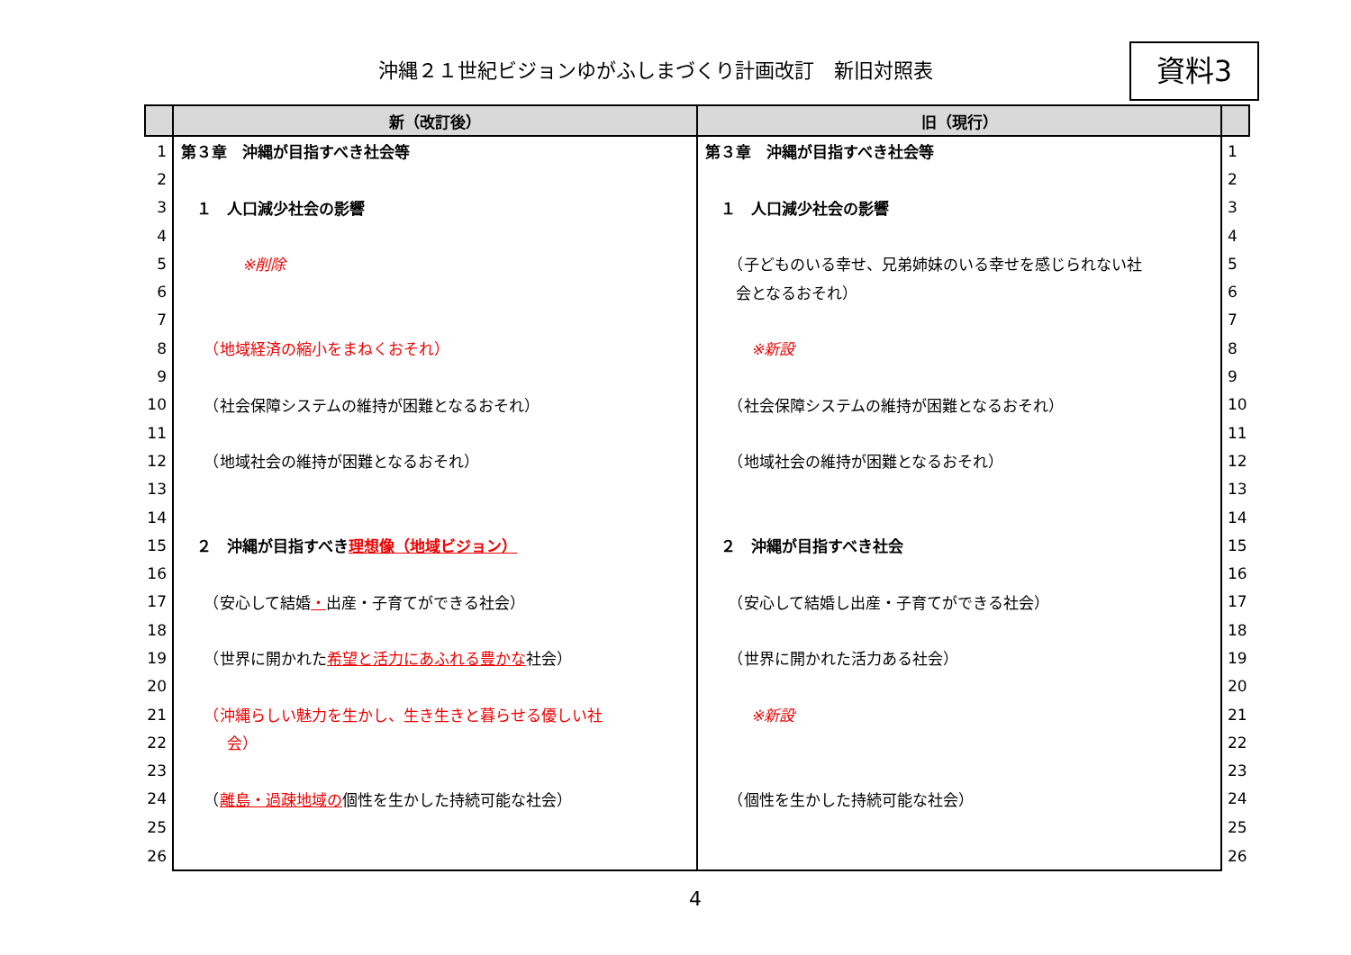沖縄２１世紀ビジョンゆがふしまづくり計画改訂　新旧対照表
資料3
| | 新（改訂後） | 旧（現行） | |
| --- | --- | --- | --- |
| 1 | 第３章 沖縄が目指すべき社会等 | 第３章 沖縄が目指すべき社会等 | 1 |
| 2 | | | 2 |
| 3 | １ 人口減少社会の影響 | １ 人口減少社会の影響 | 3 |
| 4 | | | 4 |
| 5 | ※削除 | （子どものいる幸せ、兄弟姉妹のいる幸せを感じられない社 | 5 |
| 6 | | 会となるおそれ） | 6 |
| 7 | | | 7 |
| 8 | （地域経済の縮小をまねくおそれ） | ※新設 | 8 |
| 9 | | | 9 |
| 10 | （社会保障システムの維持が困難となるおそれ） | （社会保障システムの維持が困難となるおそれ） | 10 |
| 11 | | | 11 |
| 12 | （地域社会の維持が困難となるおそれ） | （地域社会の維持が困難となるおそれ） | 12 |
| 13 | | | 13 |
| 14 | | | 14 |
| 15 | ２ 沖縄が目指すべき 理想像（地域ビジョン） | ２ 沖縄が目指すべき社会 | 15 |
| 16 | | | 16 |
| 17 | （安心して結婚 ・ 出産・子育てができる社会） | （安心して結婚し出産・子育てができる社会） | 17 |
| 18 | | | 18 |
| 19 | （世界に開かれた 希望と活力にあふれる豊かな 社会） | （世界に開かれた活力ある社会） | 19 |
| 20 | | | 20 |
| 21 | （沖縄らしい魅力を生かし、生き生きと暮らせる優しい社 | ※新設 | 21 |
| 22 | 会） | | 22 |
| 23 | | | 23 |
| 24 | （ 離島・過疎地域の 個性を生かした持続可能な社会） | （個性を生かした持続可能な社会） | 24 |
| 25 | | | 25 |
| 26 | | | 26 |
4